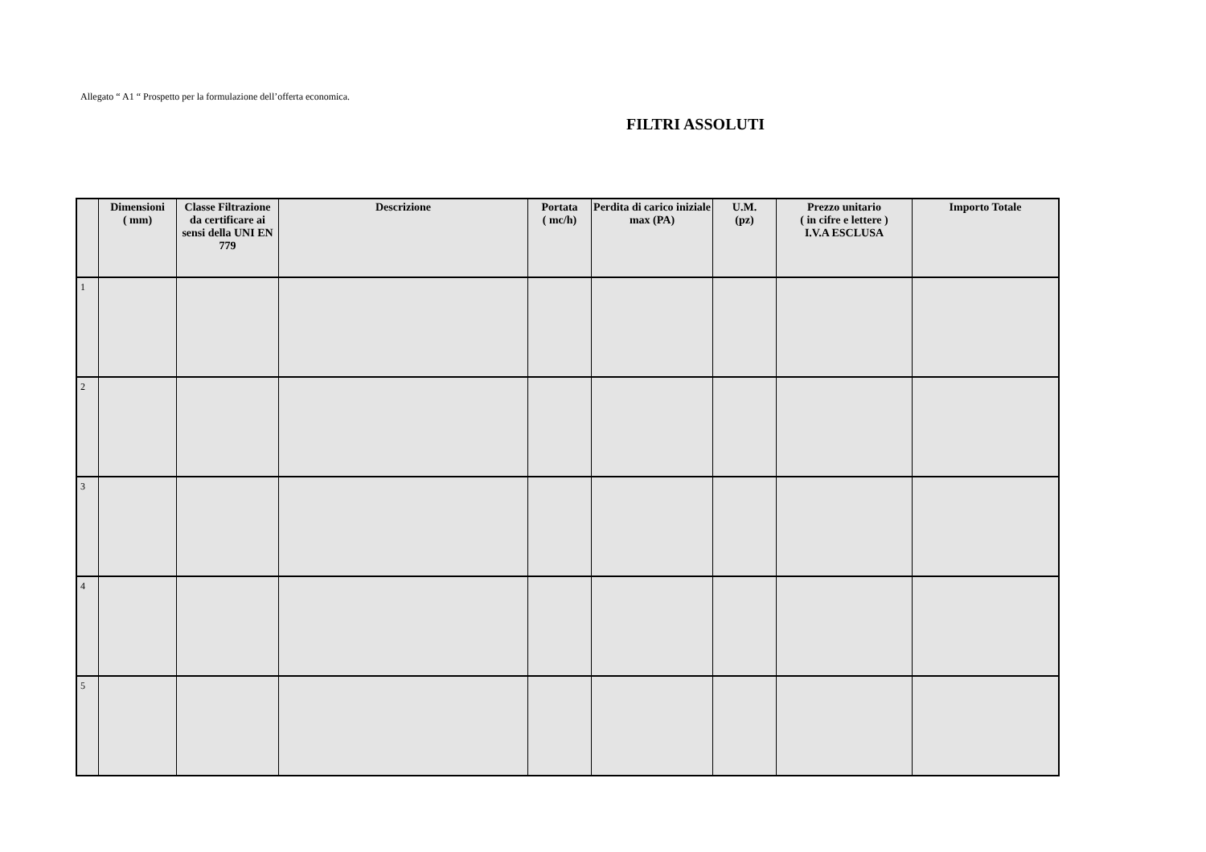Allegato “ A1 “ Prospetto per la formulazione dell’offerta economica.
FILTRI ASSOLUTI
| | Dimensioni ( mm) | Classe Filtrazione da certificare ai sensi della UNI EN 779 | Descrizione | Portata ( mc/h) | Perdita di carico iniziale max (PA) | U.M. (pz) | Prezzo unitario ( in cifre e lettere ) I.V.A ESCLUSA | Importo Totale |
| --- | --- | --- | --- | --- | --- | --- | --- | --- |
| 1 | | | | | | | | |
| 2 | | | | | | | | |
| 3 | | | | | | | | |
| 4 | | | | | | | | |
| 5 | | | | | | | | |